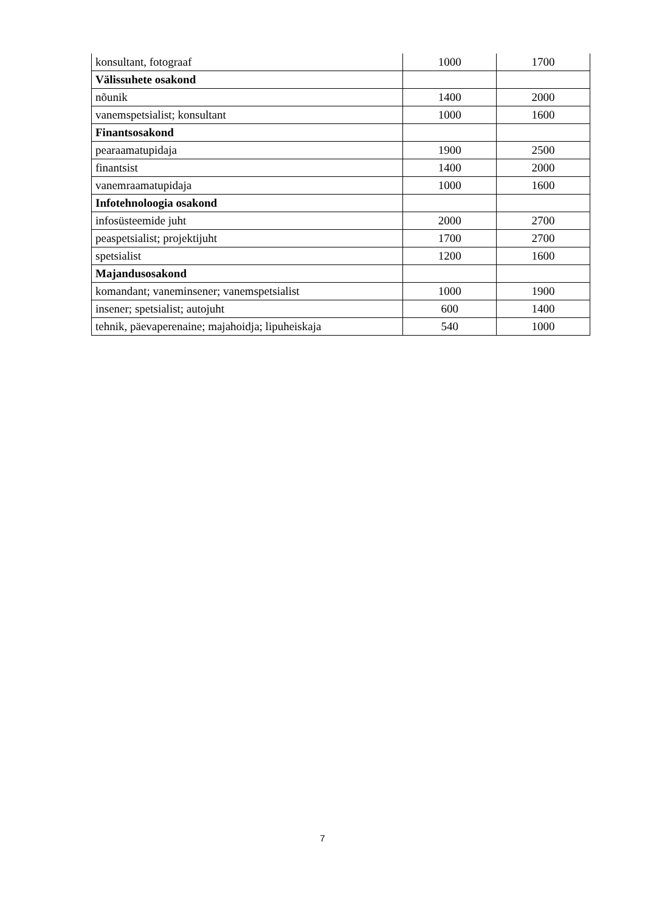| konsultant, fotograaf | 1000 | 1700 |
| Välissuhete osakond | | |
| nõunik | 1400 | 2000 |
| vanemspetsialist; konsultant | 1000 | 1600 |
| Finantsosakond | | |
| pearaamatupidaja | 1900 | 2500 |
| finantsist | 1400 | 2000 |
| vanemraamatupidaja | 1000 | 1600 |
| Infotehnoloogia osakond | | |
| infosüsteemide juht | 2000 | 2700 |
| peaspetsialist; projektijuht | 1700 | 2700 |
| spetsialist | 1200 | 1600 |
| Majandusosakond | | |
| komandant; vaneminsener; vanemspetsialist | 1000 | 1900 |
| insener; spetsialist; autojuht | 600 | 1400 |
| tehnik, päevaperenaine; majahoidja; lipuheiskaja | 540 | 1000 |
7